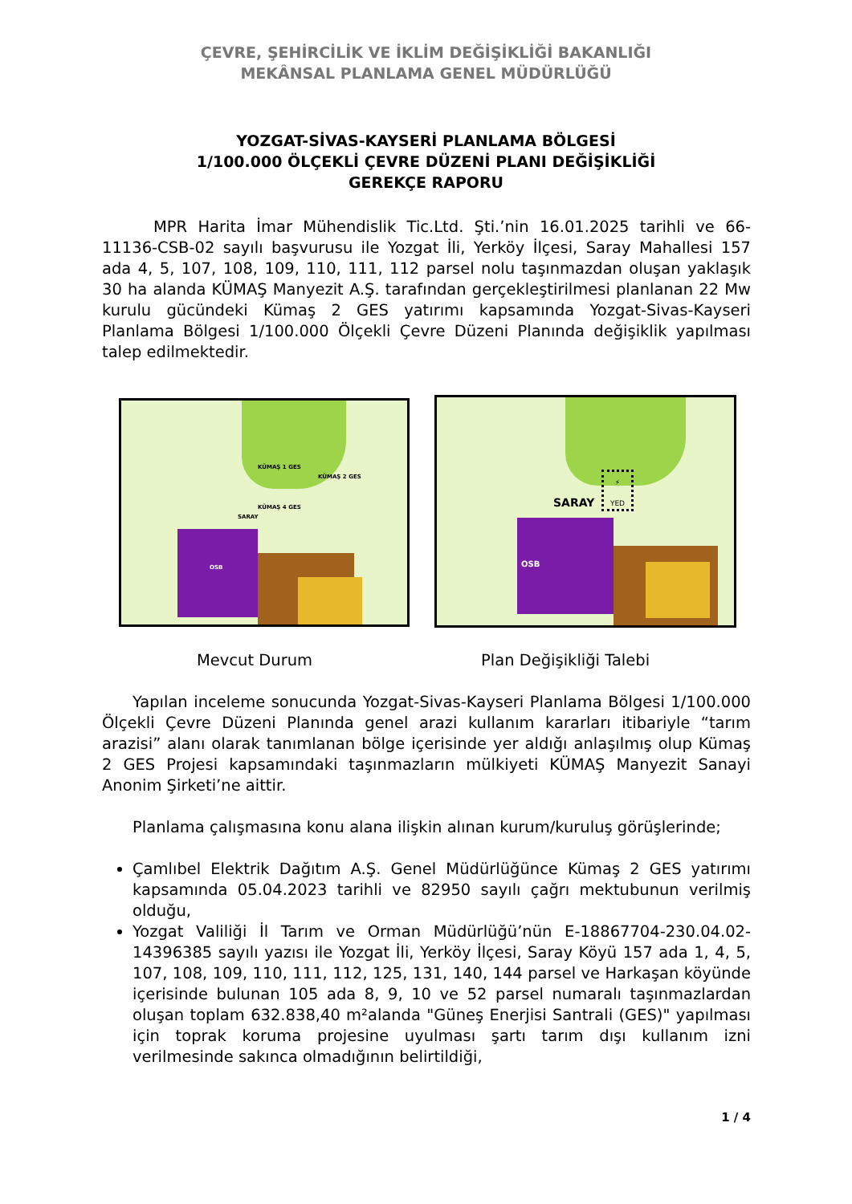ÇEVRE, ŞEHİRCİLİK VE İKLİM DEĞİŞİKLİĞİ BAKANLIĞI
MEKÂNSAL PLANLAMA GENEL MÜDÜRLÜĞÜ
YOZGAT-SİVAS-KAYSERİ PLANLAMA BÖLGESİ
1/100.000 ÖLÇEKLİ ÇEVRE DÜZENİ PLANI DEĞİŞİKLİĞİ
GEREKÇE RAPORU
MPR Harita İmar Mühendislik Tic.Ltd. Şti.’nin 16.01.2025 tarihli ve 66-11136-CSB-02 sayılı başvurusu ile Yozgat İli, Yerköy İlçesi, Saray Mahallesi 157 ada 4, 5, 107, 108, 109, 110, 111, 112 parsel nolu taşınmazdan oluşan yaklaşık 30 ha alanda KÜMAŞ Manyezit A.Ş. tarafından gerçekleştirilmesi planlanan 22 Mw kurulu gücündeki Kümaş 2 GES yatırımı kapsamında Yozgat-Sivas-Kayseri Planlama Bölgesi 1/100.000 Ölçekli Çevre Düzeni Planında değişiklik yapılması talep edilmektedir.
KÜMAŞ 1 GES
KÜMAŞ 2 GES
KÜMAŞ 4 GES
SARAY
OSB
SARAY
⚡
YED
OSB
Mevcut Durum Plan Değişikliği Talebi
Yapılan inceleme sonucunda Yozgat-Sivas-Kayseri Planlama Bölgesi 1/100.000 Ölçekli Çevre Düzeni Planında genel arazi kullanım kararları itibariyle “tarım arazisi” alanı olarak tanımlanan bölge içerisinde yer aldığı anlaşılmış olup Kümaş 2 GES Projesi kapsamındaki taşınmazların mülkiyeti KÜMAŞ Manyezit Sanayi Anonim Şirketi’ne aittir.
Planlama çalışmasına konu alana ilişkin alınan kurum/kuruluş görüşlerinde;
Çamlıbel Elektrik Dağıtım A.Ş. Genel Müdürlüğünce Kümaş 2 GES yatırımı kapsamında 05.04.2023 tarihli ve 82950 sayılı çağrı mektubunun verilmiş olduğu,
Yozgat Valiliği İl Tarım ve Orman Müdürlüğü’nün E-18867704-230.04.02-14396385 sayılı yazısı ile Yozgat İli, Yerköy İlçesi, Saray Köyü 157 ada 1, 4, 5, 107, 108, 109, 110, 111, 112, 125, 131, 140, 144 parsel ve Harkaşan köyünde içerisinde bulunan 105 ada 8, 9, 10 ve 52 parsel numaralı taşınmazlardan oluşan toplam 632.838,40 m²alanda "Güneş Enerjisi Santrali (GES)" yapılması için toprak koruma projesine uyulması şartı tarım dışı kullanım izni verilmesinde sakınca olmadığının belirtildiği,
1 / 4